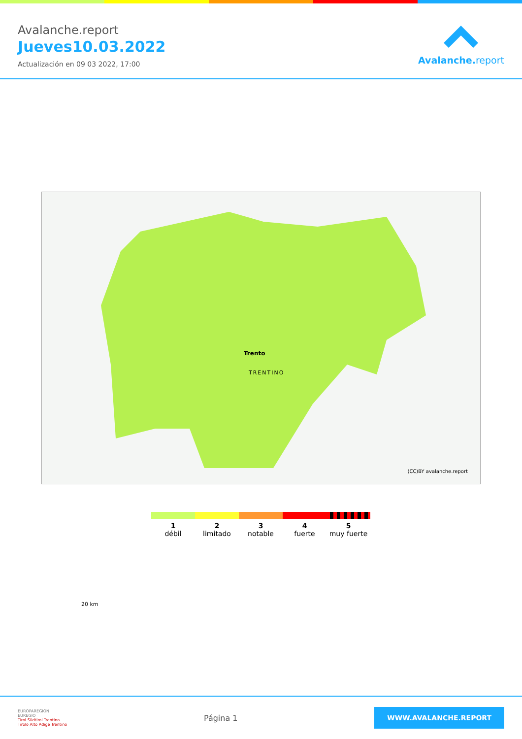Avalanche.report
Jueves10.03.2022
Actualización en 09 03 2022, 17:00
Avalanche. report
TRENTINO
Trento
20 km
(CC)BY avalanche.report
1
débil
2
limitado
3
notable
4
fuerte
5
muy fuerte
EUROPAREGION
EUREGIO
Tirol Südtirol Trentino
Tirolo Alto Adige Trentino
Página 1
WWW.AVALANCHE.REPORT